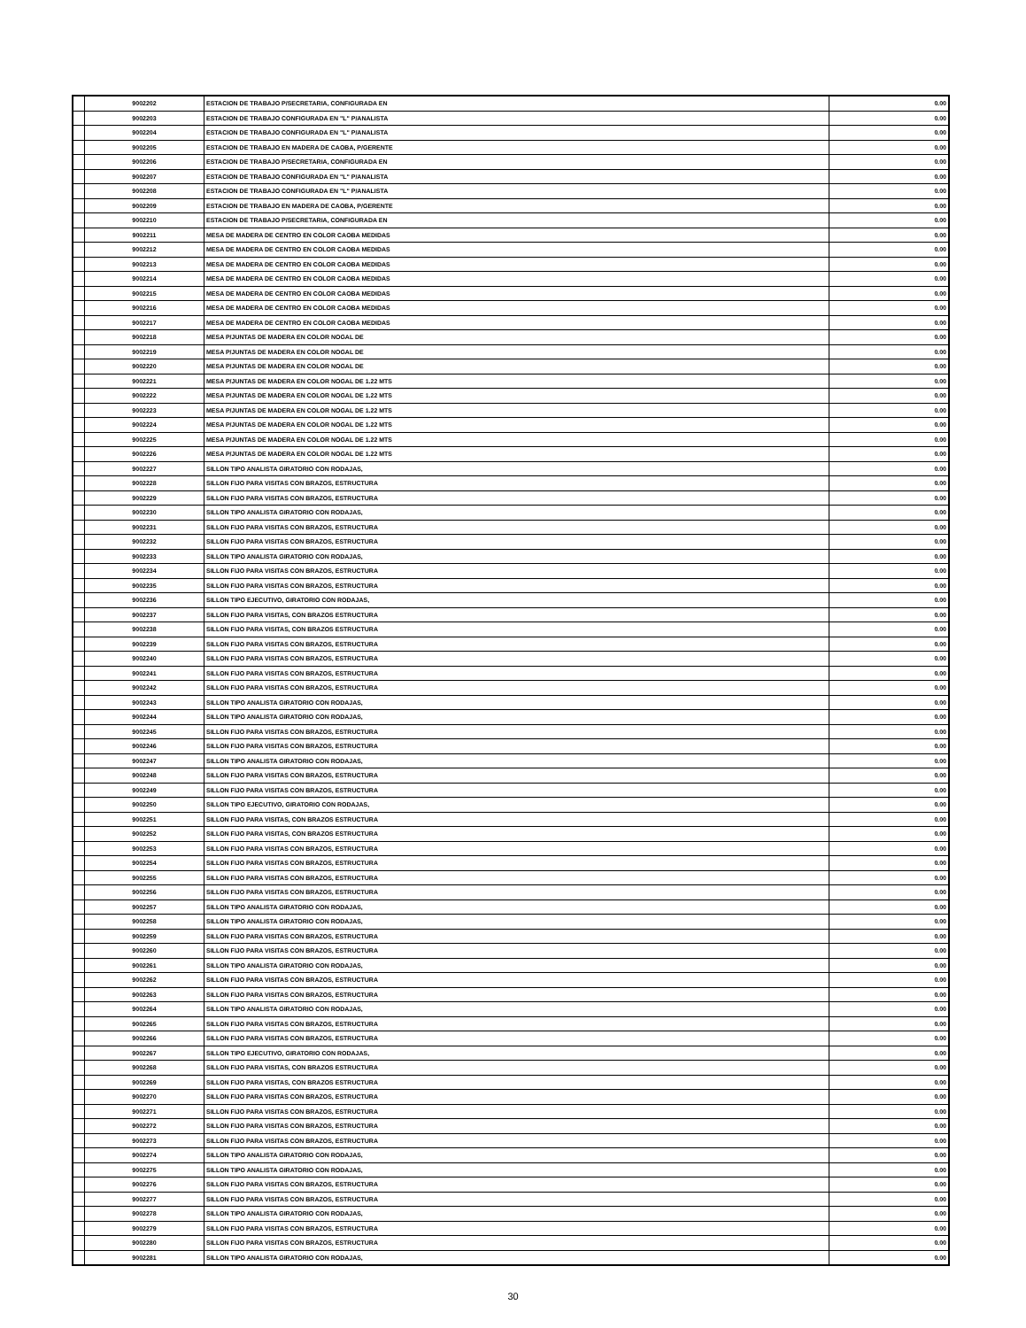| | 9002202 | ESTACION DE TRABAJO P/SECRETARIA, CONFIGURADA EN | 0.00 |
| | 9002203 | ESTACION DE TRABAJO CONFIGURADA EN "L" P/ANALISTA | 0.00 |
| | 9002204 | ESTACION DE TRABAJO CONFIGURADA EN "L" P/ANALISTA | 0.00 |
| | 9002205 | ESTACION DE TRABAJO EN MADERA DE CAOBA, P/GERENTE | 0.00 |
| | 9002206 | ESTACION DE TRABAJO P/SECRETARIA, CONFIGURADA EN | 0.00 |
| | 9002207 | ESTACION DE TRABAJO CONFIGURADA EN "L" P/ANALISTA | 0.00 |
| | 9002208 | ESTACION DE TRABAJO CONFIGURADA EN "L" P/ANALISTA | 0.00 |
| | 9002209 | ESTACION DE TRABAJO EN MADERA DE CAOBA, P/GERENTE | 0.00 |
| | 9002210 | ESTACION DE TRABAJO P/SECRETARIA, CONFIGURADA EN | 0.00 |
| | 9002211 | MESA DE MADERA DE CENTRO EN COLOR CAOBA MEDIDAS | 0.00 |
| | 9002212 | MESA DE MADERA DE CENTRO EN COLOR CAOBA MEDIDAS | 0.00 |
| | 9002213 | MESA DE MADERA DE CENTRO EN COLOR CAOBA MEDIDAS | 0.00 |
| | 9002214 | MESA DE MADERA DE CENTRO EN COLOR CAOBA MEDIDAS | 0.00 |
| | 9002215 | MESA DE MADERA DE CENTRO EN COLOR CAOBA MEDIDAS | 0.00 |
| | 9002216 | MESA DE MADERA DE CENTRO EN COLOR CAOBA MEDIDAS | 0.00 |
| | 9002217 | MESA DE MADERA DE CENTRO EN COLOR CAOBA MEDIDAS | 0.00 |
| | 9002218 | MESA P/JUNTAS DE MADERA EN COLOR NOGAL DE | 0.00 |
| | 9002219 | MESA P/JUNTAS DE MADERA EN COLOR NOGAL DE | 0.00 |
| | 9002220 | MESA P/JUNTAS DE MADERA EN COLOR NOGAL DE | 0.00 |
| | 9002221 | MESA P/JUNTAS DE MADERA EN COLOR NOGAL DE 1.22 MTS | 0.00 |
| | 9002222 | MESA P/JUNTAS DE MADERA EN COLOR NOGAL DE 1.22 MTS | 0.00 |
| | 9002223 | MESA P/JUNTAS DE MADERA EN COLOR NOGAL DE 1.22 MTS | 0.00 |
| | 9002224 | MESA P/JUNTAS DE MADERA EN COLOR NOGAL DE 1.22 MTS | 0.00 |
| | 9002225 | MESA P/JUNTAS DE MADERA EN COLOR NOGAL DE 1.22 MTS | 0.00 |
| | 9002226 | MESA P/JUNTAS DE MADERA EN COLOR NOGAL DE 1.22 MTS | 0.00 |
| | 9002227 | SILLON TIPO ANALISTA GIRATORIO CON RODAJAS, | 0.00 |
| | 9002228 | SILLON FIJO PARA VISITAS CON BRAZOS, ESTRUCTURA | 0.00 |
| | 9002229 | SILLON FIJO PARA VISITAS CON BRAZOS, ESTRUCTURA | 0.00 |
| | 9002230 | SILLON TIPO ANALISTA GIRATORIO CON RODAJAS, | 0.00 |
| | 9002231 | SILLON FIJO PARA VISITAS CON BRAZOS, ESTRUCTURA | 0.00 |
| | 9002232 | SILLON FIJO PARA VISITAS CON BRAZOS, ESTRUCTURA | 0.00 |
| | 9002233 | SILLON TIPO ANALISTA GIRATORIO CON RODAJAS, | 0.00 |
| | 9002234 | SILLON FIJO PARA VISITAS CON BRAZOS, ESTRUCTURA | 0.00 |
| | 9002235 | SILLON FIJO PARA VISITAS CON BRAZOS, ESTRUCTURA | 0.00 |
| | 9002236 | SILLON TIPO EJECUTIVO, GIRATORIO CON RODAJAS, | 0.00 |
| | 9002237 | SILLON FIJO PARA VISITAS, CON BRAZOS ESTRUCTURA | 0.00 |
| | 9002238 | SILLON FIJO PARA VISITAS, CON BRAZOS ESTRUCTURA | 0.00 |
| | 9002239 | SILLON FIJO PARA VISITAS CON BRAZOS, ESTRUCTURA | 0.00 |
| | 9002240 | SILLON FIJO PARA VISITAS CON BRAZOS, ESTRUCTURA | 0.00 |
| | 9002241 | SILLON FIJO PARA VISITAS CON BRAZOS, ESTRUCTURA | 0.00 |
| | 9002242 | SILLON FIJO PARA VISITAS CON BRAZOS, ESTRUCTURA | 0.00 |
| | 9002243 | SILLON TIPO ANALISTA GIRATORIO CON RODAJAS, | 0.00 |
| | 9002244 | SILLON TIPO ANALISTA GIRATORIO CON RODAJAS, | 0.00 |
| | 9002245 | SILLON FIJO PARA VISITAS CON BRAZOS, ESTRUCTURA | 0.00 |
| | 9002246 | SILLON FIJO PARA VISITAS CON BRAZOS, ESTRUCTURA | 0.00 |
| | 9002247 | SILLON TIPO ANALISTA GIRATORIO CON RODAJAS, | 0.00 |
| | 9002248 | SILLON FIJO PARA VISITAS CON BRAZOS, ESTRUCTURA | 0.00 |
| | 9002249 | SILLON FIJO PARA VISITAS CON BRAZOS, ESTRUCTURA | 0.00 |
| | 9002250 | SILLON TIPO EJECUTIVO, GIRATORIO CON RODAJAS, | 0.00 |
| | 9002251 | SILLON FIJO PARA VISITAS, CON BRAZOS ESTRUCTURA | 0.00 |
| | 9002252 | SILLON FIJO PARA VISITAS, CON BRAZOS ESTRUCTURA | 0.00 |
| | 9002253 | SILLON FIJO PARA VISITAS CON BRAZOS, ESTRUCTURA | 0.00 |
| | 9002254 | SILLON FIJO PARA VISITAS CON BRAZOS, ESTRUCTURA | 0.00 |
| | 9002255 | SILLON FIJO PARA VISITAS CON BRAZOS, ESTRUCTURA | 0.00 |
| | 9002256 | SILLON FIJO PARA VISITAS CON BRAZOS, ESTRUCTURA | 0.00 |
| | 9002257 | SILLON TIPO ANALISTA GIRATORIO CON RODAJAS, | 0.00 |
| | 9002258 | SILLON TIPO ANALISTA GIRATORIO CON RODAJAS, | 0.00 |
| | 9002259 | SILLON FIJO PARA VISITAS CON BRAZOS, ESTRUCTURA | 0.00 |
| | 9002260 | SILLON FIJO PARA VISITAS CON BRAZOS, ESTRUCTURA | 0.00 |
| | 9002261 | SILLON TIPO ANALISTA GIRATORIO CON RODAJAS, | 0.00 |
| | 9002262 | SILLON FIJO PARA VISITAS CON BRAZOS, ESTRUCTURA | 0.00 |
| | 9002263 | SILLON FIJO PARA VISITAS CON BRAZOS, ESTRUCTURA | 0.00 |
| | 9002264 | SILLON TIPO ANALISTA GIRATORIO CON RODAJAS, | 0.00 |
| | 9002265 | SILLON FIJO PARA VISITAS CON BRAZOS, ESTRUCTURA | 0.00 |
| | 9002266 | SILLON FIJO PARA VISITAS CON BRAZOS, ESTRUCTURA | 0.00 |
| | 9002267 | SILLON TIPO EJECUTIVO, GIRATORIO CON RODAJAS, | 0.00 |
| | 9002268 | SILLON FIJO PARA VISITAS, CON BRAZOS ESTRUCTURA | 0.00 |
| | 9002269 | SILLON FIJO PARA VISITAS, CON BRAZOS ESTRUCTURA | 0.00 |
| | 9002270 | SILLON FIJO PARA VISITAS CON BRAZOS, ESTRUCTURA | 0.00 |
| | 9002271 | SILLON FIJO PARA VISITAS CON BRAZOS, ESTRUCTURA | 0.00 |
| | 9002272 | SILLON FIJO PARA VISITAS CON BRAZOS, ESTRUCTURA | 0.00 |
| | 9002273 | SILLON FIJO PARA VISITAS CON BRAZOS, ESTRUCTURA | 0.00 |
| | 9002274 | SILLON TIPO ANALISTA GIRATORIO CON RODAJAS, | 0.00 |
| | 9002275 | SILLON TIPO ANALISTA GIRATORIO CON RODAJAS, | 0.00 |
| | 9002276 | SILLON FIJO PARA VISITAS CON BRAZOS, ESTRUCTURA | 0.00 |
| | 9002277 | SILLON FIJO PARA VISITAS CON BRAZOS, ESTRUCTURA | 0.00 |
| | 9002278 | SILLON TIPO ANALISTA GIRATORIO CON RODAJAS, | 0.00 |
| | 9002279 | SILLON FIJO PARA VISITAS CON BRAZOS, ESTRUCTURA | 0.00 |
| | 9002280 | SILLON FIJO PARA VISITAS CON BRAZOS, ESTRUCTURA | 0.00 |
| | 9002281 | SILLON TIPO ANALISTA GIRATORIO CON RODAJAS, | 0.00 |
30